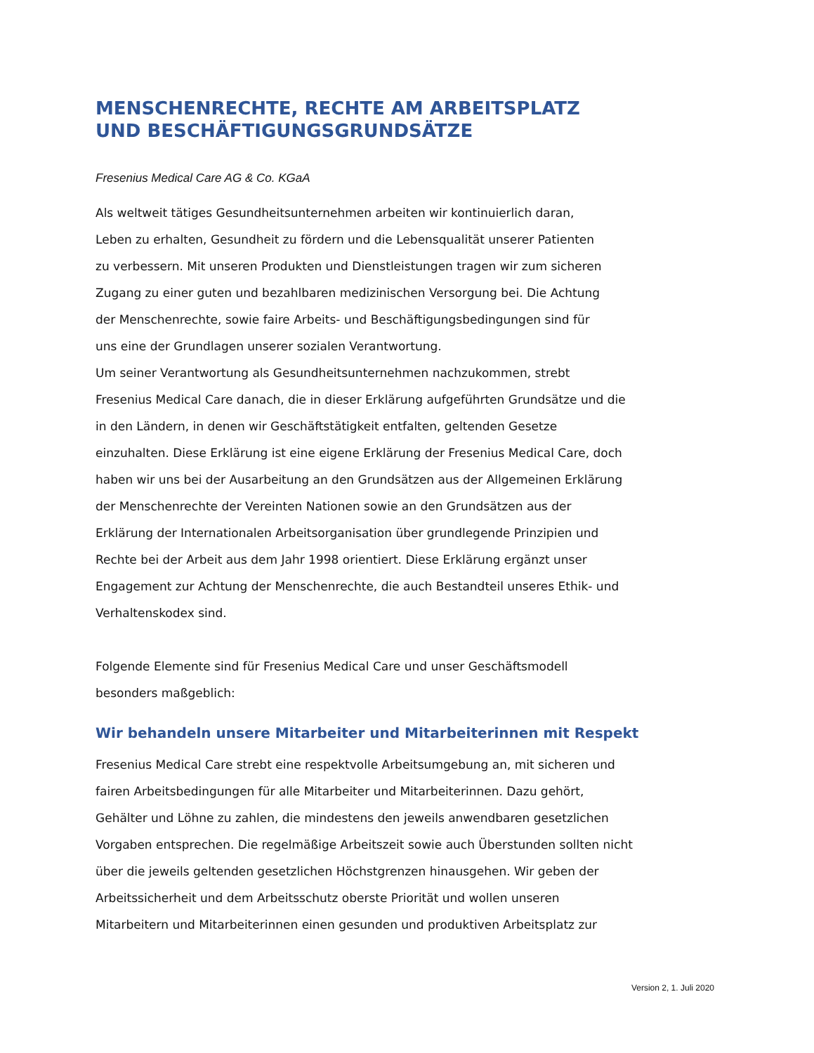MENSCHENRECHTE, RECHTE AM ARBEITSPLATZ
UND BESCHÄFTIGUNGSGRUNDSÄTZE
Fresenius Medical Care AG & Co. KGaA
Als weltweit tätiges Gesundheitsunternehmen arbeiten wir kontinuierlich daran,
Leben zu erhalten, Gesundheit zu fördern und die Lebensqualität unserer Patienten
zu verbessern. Mit unseren Produkten und Dienstleistungen tragen wir zum sicheren
Zugang zu einer guten und bezahlbaren medizinischen Versorgung bei. Die Achtung
der Menschenrechte, sowie faire Arbeits- und Beschäftigungsbedingungen sind für
uns eine der Grundlagen unserer sozialen Verantwortung.
Um seiner Verantwortung als Gesundheitsunternehmen nachzukommen, strebt
Fresenius Medical Care danach, die in dieser Erklärung aufgeführten Grundsätze und die
in den Ländern, in denen wir Geschäftstätigkeit entfalten, geltenden Gesetze
einzuhalten. Diese Erklärung ist eine eigene Erklärung der Fresenius Medical Care, doch
haben wir uns bei der Ausarbeitung an den Grundsätzen aus der Allgemeinen Erklärung
der Menschenrechte der Vereinten Nationen sowie an den Grundsätzen aus der
Erklärung der Internationalen Arbeitsorganisation über grundlegende Prinzipien und
Rechte bei der Arbeit aus dem Jahr 1998 orientiert. Diese Erklärung ergänzt unser
Engagement zur Achtung der Menschenrechte, die auch Bestandteil unseres Ethik- und
Verhaltenskodex sind.
Folgende Elemente sind für Fresenius Medical Care und unser Geschäftsmodell
besonders maßgeblich:
Wir behandeln unsere Mitarbeiter und Mitarbeiterinnen mit Respekt
Fresenius Medical Care strebt eine respektvolle Arbeitsumgebung an, mit sicheren und
fairen Arbeitsbedingungen für alle Mitarbeiter und Mitarbeiterinnen. Dazu gehört,
Gehälter und Löhne zu zahlen, die mindestens den jeweils anwendbaren gesetzlichen
Vorgaben entsprechen. Die regelmäßige Arbeitszeit sowie auch Überstunden sollten nicht
über die jeweils geltenden gesetzlichen Höchstgrenzen hinausgehen. Wir geben der
Arbeitssicherheit und dem Arbeitsschutz oberste Priorität und wollen unseren
Mitarbeitern und Mitarbeiterinnen einen gesunden und produktiven Arbeitsplatz zur
Version 2, 1. Juli 2020